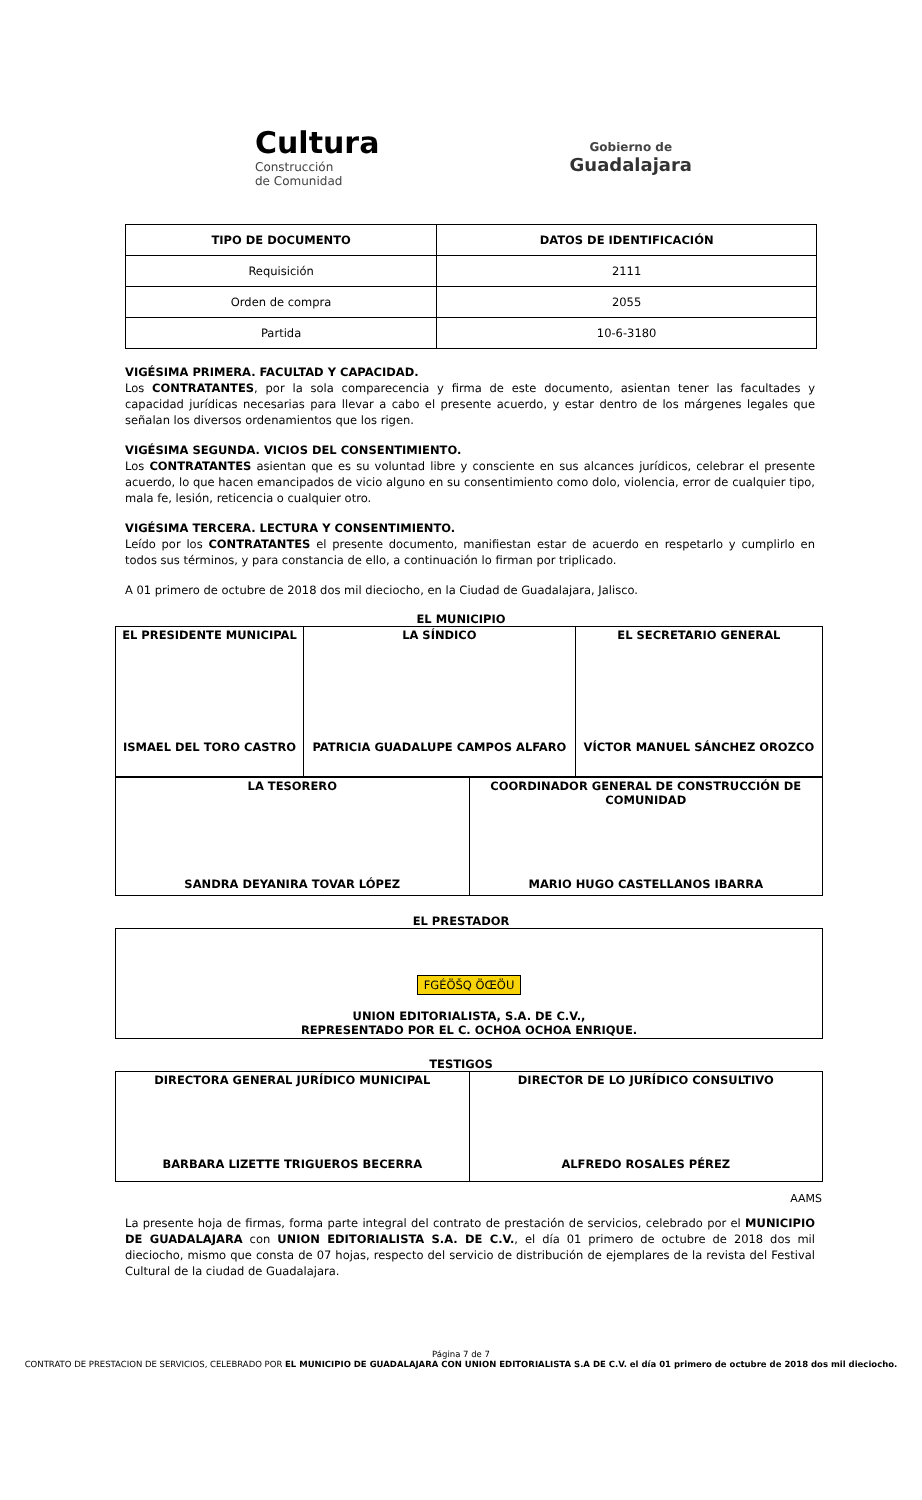Cultura
Construcción
de Comunidad
Gobierno de
Guadalajara
| TIPO DE DOCUMENTO | DATOS DE IDENTIFICACIÓN |
| --- | --- |
| Requisición | 2111 |
| Orden de compra | 2055 |
| Partida | 10-6-3180 |
VIGÉSIMA PRIMERA. FACULTAD Y CAPACIDAD.
Los CONTRATANTES, por la sola comparecencia y firma de este documento, asientan tener las facultades y capacidad jurídicas necesarias para llevar a cabo el presente acuerdo, y estar dentro de los márgenes legales que señalan los diversos ordenamientos que los rigen.
VIGÉSIMA SEGUNDA. VICIOS DEL CONSENTIMIENTO.
Los CONTRATANTES asientan que es su voluntad libre y consciente en sus alcances jurídicos, celebrar el presente acuerdo, lo que hacen emancipados de vicio alguno en su consentimiento como dolo, violencia, error de cualquier tipo, mala fe, lesión, reticencia o cualquier otro.
VIGÉSIMA TERCERA. LECTURA Y CONSENTIMIENTO.
Leído por los CONTRATANTES el presente documento, manifiestan estar de acuerdo en respetarlo y cumplirlo en todos sus términos, y para constancia de ello, a continuación lo firman por triplicado.
A 01 primero de octubre de 2018 dos mil dieciocho, en la Ciudad de Guadalajara, Jalisco.
EL MUNICIPIO
| EL PRESIDENTE MUNICIPAL ISMAEL DEL TORO CASTRO | LA SÍNDICO PATRICIA GUADALUPE CAMPOS ALFARO | EL SECRETARIO GENERAL VÍCTOR MANUEL SÁNCHEZ OROZCO |
| LA TESORERO SANDRA DEYANIRA TOVAR LÓPEZ | COORDINADOR GENERAL DE CONSTRUCCIÓN DE COMUNIDAD MARIO HUGO CASTELLANOS IBARRA |
EL PRESTADOR
| FGÉÖŠQ ÖŒÖU UNION EDITORIALISTA, S.A. DE C.V., REPRESENTADO POR EL C. OCHOA OCHOA ENRIQUE. |
TESTIGOS
| DIRECTORA GENERAL JURÍDICO MUNICIPAL BARBARA LIZETTE TRIGUEROS BECERRA | DIRECTOR DE LO JURÍDICO CONSULTIVO ALFREDO ROSALES PÉREZ |
AAMS
La presente hoja de firmas, forma parte integral del contrato de prestación de servicios, celebrado por el MUNICIPIO DE GUADALAJARA con UNION EDITORIALISTA S.A. DE C.V., el día 01 primero de octubre de 2018 dos mil dieciocho, mismo que consta de 07 hojas, respecto del servicio de distribución de ejemplares de la revista del Festival Cultural de la ciudad de Guadalajara.
Página 7 de 7
CONTRATO DE PRESTACION DE SERVICIOS, CELEBRADO POR EL MUNICIPIO DE GUADALAJARA CON UNION EDITORIALISTA S.A DE C.V. el día 01 primero de octubre de 2018 dos mil dieciocho.